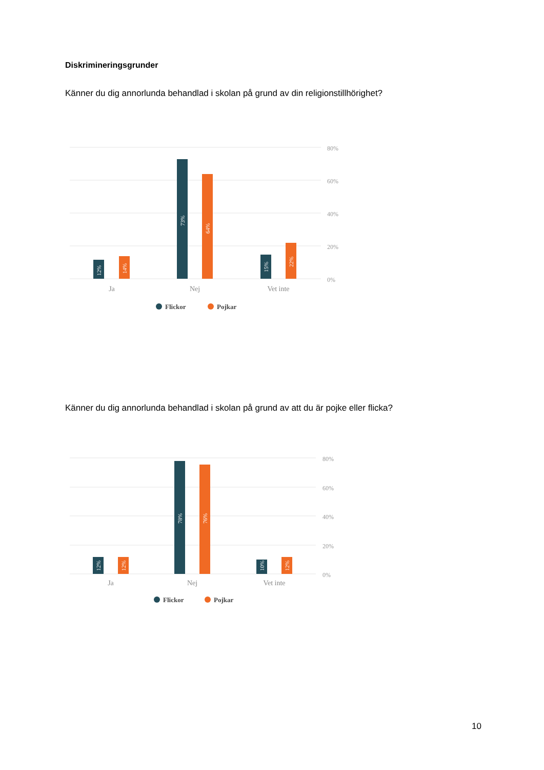Diskrimineringsgrunder
Känner du dig annorlunda behandlad i skolan på grund av din religionstillhörighet?
80%
60%
40%
20%
0%
12%
14%
73%
64%
15%
22%
Ja
Nej
Vet inte
Flickor
Pojkar
Känner du dig annorlunda behandlad i skolan på grund av att du är pojke eller flicka?
80%
60%
40%
20%
0%
12%
12%
78%
76%
10%
12%
Ja
Nej
Vet inte
Flickor
Pojkar
10